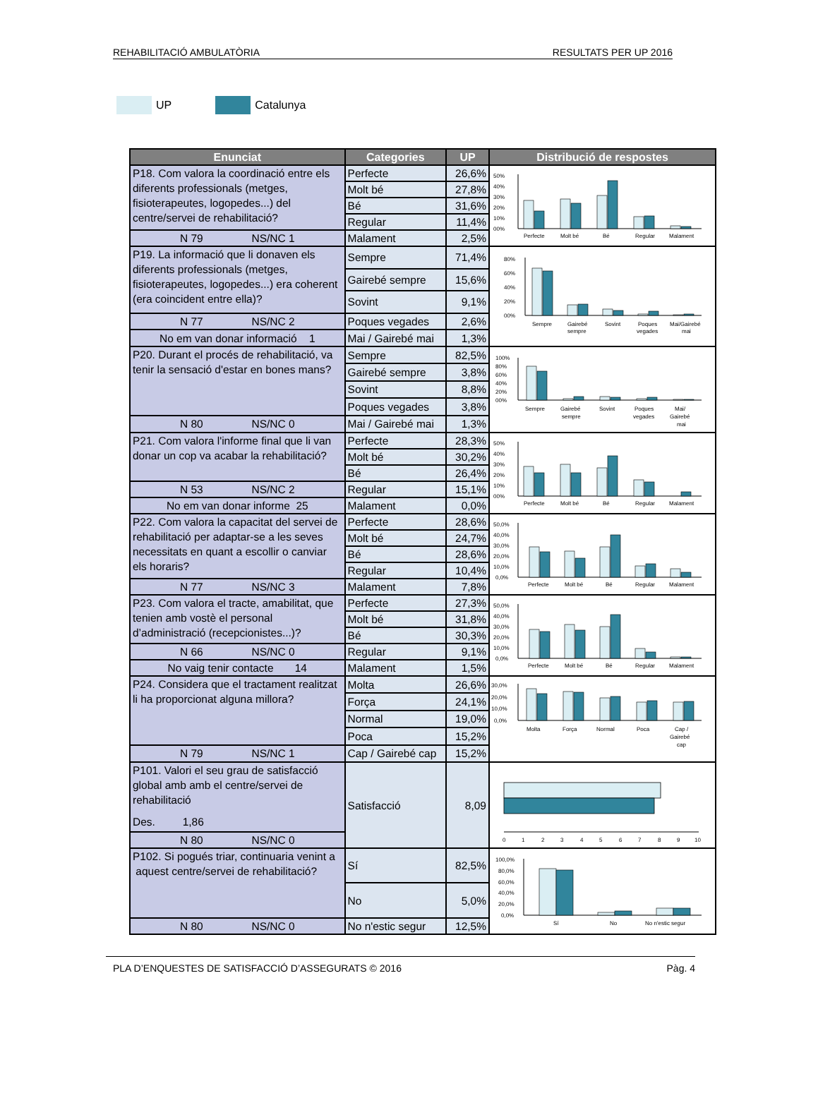REHABILITACIÓ AMBULATÒRIA RESULTATS PER UP 2016
UP Catalunya
| Enunciat | Categories | UP | Distribució de respostes |
| --- | --- | --- | --- |
| P18. Com valora la coordinació entre els diferents professionals (metges, fisioterapeutes, logopedes...) del centre/servei de rehabilitació? | Perfecte | 26,6% | 50% 40% 30% 20% 10% 00% Perfecte Molt bé Bé Regular Malament |
| | Molt bé | 27,8% | |
| | Bé | 31,6% | |
| | Regular | 11,4% | |
| N 79 NS/NC 1 | Malament | 2,5% | |
| P19. La informació que li donaven els diferents professionals (metges, fisioterapeutes, logopedes...) era coherent (era coincident entre ella)? | Sempre | 71,4% | 80% 60% 40% 20% 00% Sempre Gairebé sempre Sovint Poques vegades Mai/Gairebé mai |
| | Gairebé sempre | 15,6% | |
| | Sovint | 9,1% | |
| N 77 NS/NC 2 | Poques vegades | 2,6% | |
| No em van donar informació 1 | Mai / Gairebé mai | 1,3% | |
| P20. Durant el procés de rehabilitació, va tenir la sensació d'estar en bones mans? | Sempre | 82,5% | 100% 80% 60% 40% 20% 00% Sempre Gairebé sempre Sovint Poques vegades Mai/ Gairebé mai |
| | Gairebé sempre | 3,8% | |
| | Sovint | 8,8% | |
| | Poques vegades | 3,8% | |
| N 80 NS/NC 0 | Mai / Gairebé mai | 1,3% | |
| P21. Com valora l'informe final que li van donar un cop va acabar la rehabilitació? | Perfecte | 28,3% | 50% 40% 30% 20% 10% 00% Perfecte Molt bé Bé Regular Malament |
| | Molt bé | 30,2% | |
| | Bé | 26,4% | |
| N 53 NS/NC 2 | Regular | 15,1% | |
| No em van donar informe 25 | Malament | 0,0% | |
| P22. Com valora la capacitat del servei de rehabilitació per adaptar-se a les seves necessitats en quant a escollir o canviar els horaris? | Perfecte | 28,6% | 50,0% 40,0% 30,0% 20,0% 10,0% 0,0% Perfecte Molt bé Bé Regular Malament |
| | Molt bé | 24,7% | |
| | Bé | 28,6% | |
| | Regular | 10,4% | |
| N 77 NS/NC 3 | Malament | 7,8% | |
| P23. Com valora el tracte, amabilitat, que tenien amb vostè el personal d’administració (recepcionistes...)? | Perfecte | 27,3% | 50,0% 40,0% 30,0% 20,0% 10,0% 0,0% Perfecte Molt bé Bé Regular Malament |
| | Molt bé | 31,8% | |
| | Bé | 30,3% | |
| N 66 NS/NC 0 | Regular | 9,1% | |
| No vaig tenir contacte 14 | Malament | 1,5% | |
| P24. Considera que el tractament realitzat li ha proporcionat alguna millora? | Molta | 26,6% | 30,0% 20,0% 10,0% 0,0% Molta Força Normal Poca Cap / Gairebé cap |
| | Força | 24,1% | |
| | Normal | 19,0% | |
| | Poca | 15,2% | |
| N 79 NS/NC 1 | Cap / Gairebé cap | 15,2% | |
| P101. Valori el seu grau de satisfacció global amb amb el centre/servei de rehabilitació Des. 1,86 | Satisfacció | 8,09 | 0 1 2 3 4 5 6 7 8 9 10 |
| N 80 NS/NC 0 | | | |
| P102. Si pogués triar, continuaria venint a aquest centre/servei de rehabilitació? | Sí | 82,5% | 100,0% 80,0% 60,0% 40,0% 20,0% 0,0% Sí No No n'estic segur |
| | No | 5,0% | |
| N 80 NS/NC 0 | No n'estic segur | 12,5% | |
PLA D’ENQUESTES DE SATISFACCIÓ D’ASSEGURATS © 2016 Pàg. 4